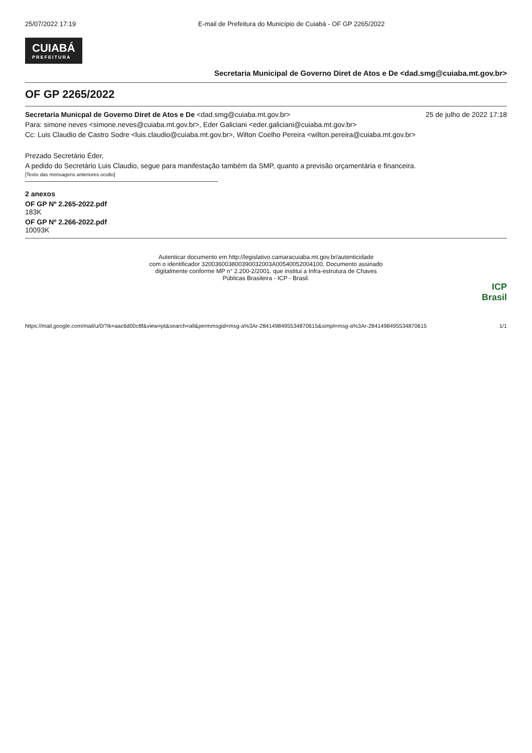25/07/2022 17:19 E-mail de Prefeitura do Município de Cuiabá - OF GP 2265/2022
CUIABÁ PREFEITURA
Secretaria Municipal de Governo Diret de Atos e De <dad.smg@cuiaba.mt.gov.br>
OF GP 2265/2022
Secretaria Municpal de Governo Diret de Atos e De <dad.smg@cuiaba.mt.gov.br> 25 de julho de 2022 17:18
Para: simone neves <simone.neves@cuiaba.mt.gov.br>, Eder Galiciani <eder.galiciani@cuiaba.mt.gov.br>
Cc: Luis Claudio de Castro Sodre <luis.claudio@cuiaba.mt.gov.br>, Wilton Coelho Pereira <wilton.pereira@cuiaba.mt.gov.br>
Prezado Secretário Éder,
A pedido do Secretário Luis Claudio, segue para manifestação também da SMP, quanto a previsão orçamentária e financeira.
[Texto das mensagens anteriores oculto]
2 anexos
OF GP Nº 2.265-2022.pdf
183K
OF GP Nº 2.266-2022.pdf
10093K
Autenticar documento em http://legislativo.camaracuiaba.mt.gov.br/autenticidade
com o identificador 320036003800390032003A00540052004100, Documento assinado
digitalmente conforme MP n° 2.200-2/2001, que institui a Infra-estrutura de Chaves
Públicas Brasileira - ICP - Brasil.
ICP
Brasil
https://mail.google.com/mail/u/0/?ik=aac6d00c8f&view=pt&search=all&permmsgid=msg-a%3Ar-2841498495534870615&simpl=msg-a%3Ar-2841498495534870615 1/1